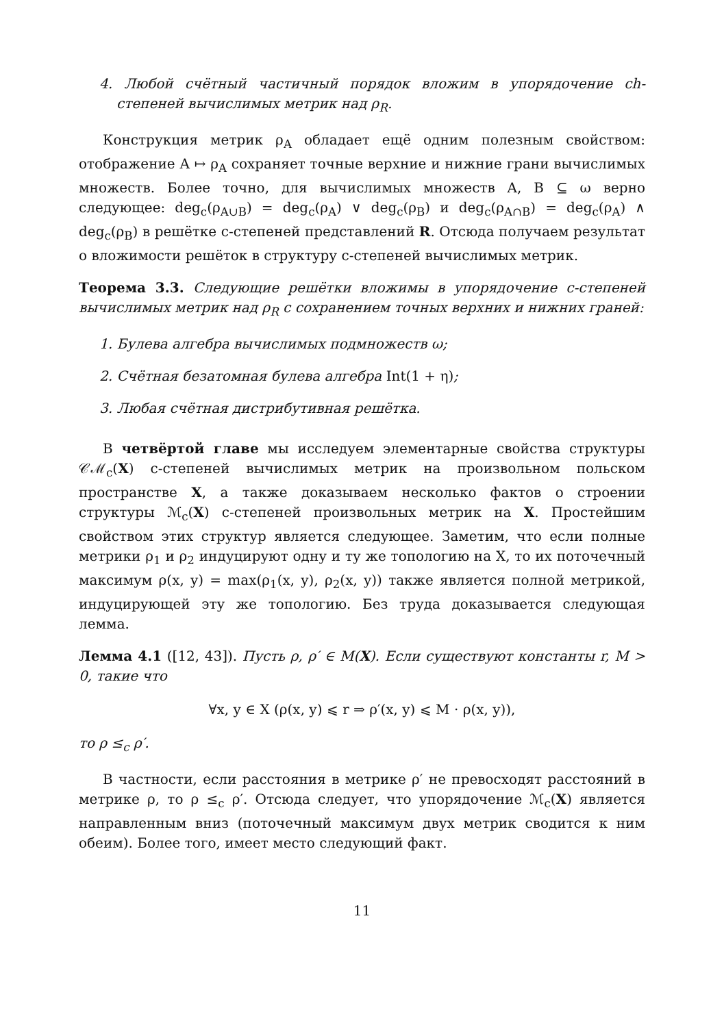4. Любой счётный частичный порядок вложим в упорядочение ch-степеней вычислимых метрик над ρ<sub>R</sub>.
Конструкция метрик ρ<sub>A</sub> обладает ещё одним полезным свойством: отображение A ↦ ρ<sub>A</sub> сохраняет точные верхние и нижние грани вычислимых множеств. Более точно, для вычислимых множеств A, B ⊆ ω верно следующее: deg<sub>c</sub>(ρ<sub>A∪B</sub>) = deg<sub>c</sub>(ρ<sub>A</sub>) ∨ deg<sub>c</sub>(ρ<sub>B</sub>) и deg<sub>c</sub>(ρ<sub>A∩B</sub>) = deg<sub>c</sub>(ρ<sub>A</sub>) ∧ deg<sub>c</sub>(ρ<sub>B</sub>) в решётке c-степеней представлений R. Отсюда получаем результат о вложимости решёток в структуру c-степеней вычислимых метрик.
Теорема 3.3. Следующие решётки вложимы в упорядочение c-степеней вычислимых метрик над ρ<sub>R</sub> с сохранением точных верхних и нижних граней:
1. Булева алгебра вычислимых подмножеств ω;
2. Счётная безатомная булева алгебра Int(1 + η);
3. Любая счётная дистрибутивная решётка.
В четвёртой главе мы исследуем элементарные свойства структуры 𝒞ℳ<sub>c</sub>(X) c-степеней вычислимых метрик на произвольном польском пространстве X, а также доказываем несколько фактов о строении структуры ℳ<sub>c</sub>(X) c-степеней произвольных метрик на X. Простейшим свойством этих структур является следующее. Заметим, что если полные метрики ρ<sub>1</sub> и ρ<sub>2</sub> индуцируют одну и ту же топологию на X, то их поточечный максимум ρ(x, y) = max(ρ<sub>1</sub>(x, y), ρ<sub>2</sub>(x, y)) также является полной метрикой, индуцирующей эту же топологию. Без труда доказывается следующая лемма.
Лемма 4.1 ([12, 43]). Пусть ρ, ρ′ ∈ M(X). Если существуют константы r, M > 0, такие что
∀x, y ∈ X (ρ(x, y) ⩽ r ⇒ ρ′(x, y) ⩽ M · ρ(x, y)),
то ρ ≤<sub>c</sub> ρ′.
В частности, если расстояния в метрике ρ′ не превосходят расстояний в метрике ρ, то ρ ≤<sub>c</sub> ρ′. Отсюда следует, что упорядочение ℳ<sub>c</sub>(X) является направленным вниз (поточечный максимум двух метрик сводится к ним обеим). Более того, имеет место следующий факт.
11